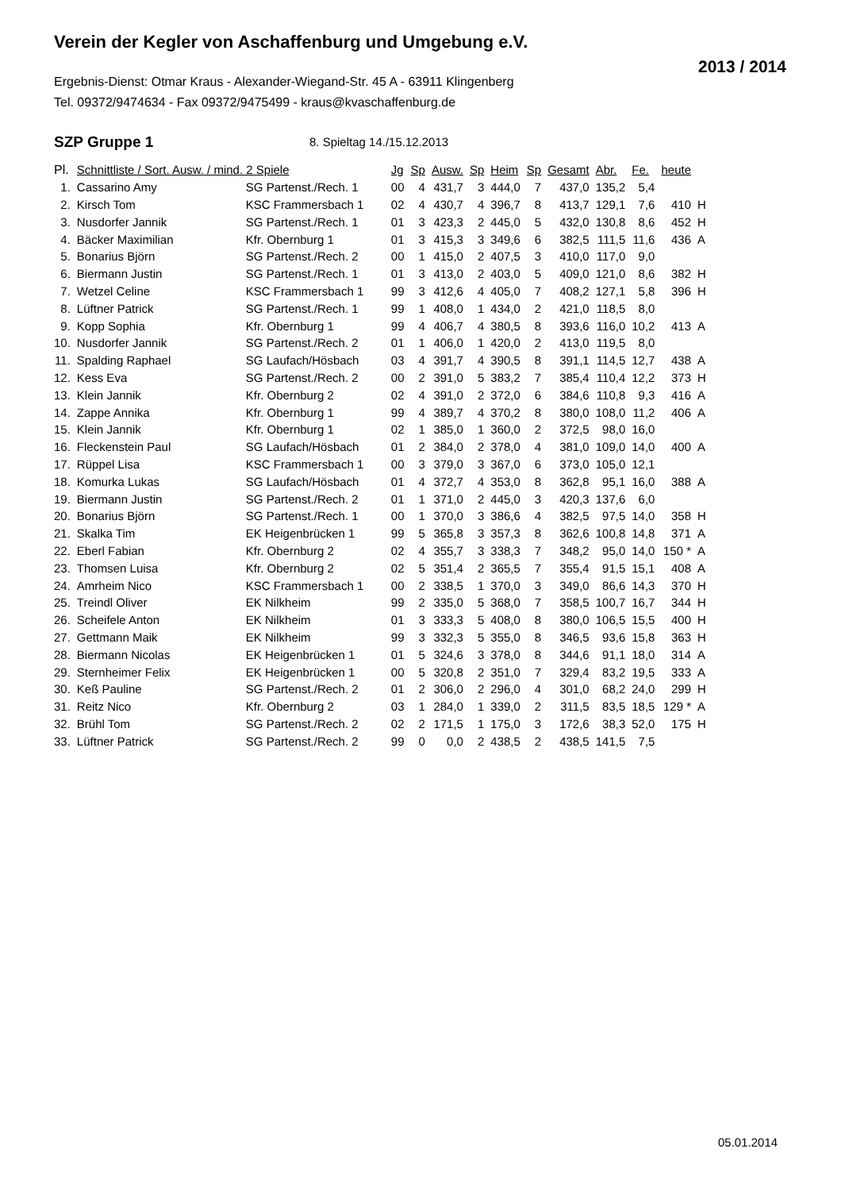Verein der Kegler von Aschaffenburg und Umgebung e.V.
2013 / 2014
Ergebnis-Dienst: Otmar Kraus - Alexander-Wiegand-Str. 45 A - 63911 Klingenberg
Tel. 09372/9474634 - Fax 09372/9475499 - kraus@kvaschaffenburg.de
SZP Gruppe 1 8. Spieltag 14./15.12.2013
| Pl. | Schnittliste / Sort. Ausw. / mind. 2 Spiele | | Jg | Sp | Ausw. | Sp | Heim | Sp | Gesamt | Abr. | Fe. | heute | |
| --- | --- | --- | --- | --- | --- | --- | --- | --- | --- | --- | --- | --- | --- |
| 1. | Cassarino Amy | SG Partenst./Rech. 1 | 00 | 4 | 431,7 | 3 | 444,0 | 7 | 437,0 | 135,2 | 5,4 | | |
| 2. | Kirsch Tom | KSC Frammersbach 1 | 02 | 4 | 430,7 | 4 | 396,7 | 8 | 413,7 | 129,1 | 7,6 | 410 | H |
| 3. | Nusdorfer Jannik | SG Partenst./Rech. 1 | 01 | 3 | 423,3 | 2 | 445,0 | 5 | 432,0 | 130,8 | 8,6 | 452 | H |
| 4. | Bäcker Maximilian | Kfr. Obernburg 1 | 01 | 3 | 415,3 | 3 | 349,6 | 6 | 382,5 | 111,5 | 11,6 | 436 | A |
| 5. | Bonarius Björn | SG Partenst./Rech. 2 | 00 | 1 | 415,0 | 2 | 407,5 | 3 | 410,0 | 117,0 | 9,0 | | |
| 6. | Biermann Justin | SG Partenst./Rech. 1 | 01 | 3 | 413,0 | 2 | 403,0 | 5 | 409,0 | 121,0 | 8,6 | 382 | H |
| 7. | Wetzel Celine | KSC Frammersbach 1 | 99 | 3 | 412,6 | 4 | 405,0 | 7 | 408,2 | 127,1 | 5,8 | 396 | H |
| 8. | Lüftner Patrick | SG Partenst./Rech. 1 | 99 | 1 | 408,0 | 1 | 434,0 | 2 | 421,0 | 118,5 | 8,0 | | |
| 9. | Kopp Sophia | Kfr. Obernburg 1 | 99 | 4 | 406,7 | 4 | 380,5 | 8 | 393,6 | 116,0 | 10,2 | 413 | A |
| 10. | Nusdorfer Jannik | SG Partenst./Rech. 2 | 01 | 1 | 406,0 | 1 | 420,0 | 2 | 413,0 | 119,5 | 8,0 | | |
| 11. | Spalding Raphael | SG Laufach/Hösbach | 03 | 4 | 391,7 | 4 | 390,5 | 8 | 391,1 | 114,5 | 12,7 | 438 | A |
| 12. | Kess Eva | SG Partenst./Rech. 2 | 00 | 2 | 391,0 | 5 | 383,2 | 7 | 385,4 | 110,4 | 12,2 | 373 | H |
| 13. | Klein Jannik | Kfr. Obernburg 2 | 02 | 4 | 391,0 | 2 | 372,0 | 6 | 384,6 | 110,8 | 9,3 | 416 | A |
| 14. | Zappe Annika | Kfr. Obernburg 1 | 99 | 4 | 389,7 | 4 | 370,2 | 8 | 380,0 | 108,0 | 11,2 | 406 | A |
| 15. | Klein Jannik | Kfr. Obernburg 1 | 02 | 1 | 385,0 | 1 | 360,0 | 2 | 372,5 | 98,0 | 16,0 | | |
| 16. | Fleckenstein Paul | SG Laufach/Hösbach | 01 | 2 | 384,0 | 2 | 378,0 | 4 | 381,0 | 109,0 | 14,0 | 400 | A |
| 17. | Rüppel Lisa | KSC Frammersbach 1 | 00 | 3 | 379,0 | 3 | 367,0 | 6 | 373,0 | 105,0 | 12,1 | | |
| 18. | Komurka Lukas | SG Laufach/Hösbach | 01 | 4 | 372,7 | 4 | 353,0 | 8 | 362,8 | 95,1 | 16,0 | 388 | A |
| 19. | Biermann Justin | SG Partenst./Rech. 2 | 01 | 1 | 371,0 | 2 | 445,0 | 3 | 420,3 | 137,6 | 6,0 | | |
| 20. | Bonarius Björn | SG Partenst./Rech. 1 | 00 | 1 | 370,0 | 3 | 386,6 | 4 | 382,5 | 97,5 | 14,0 | 358 | H |
| 21. | Skalka Tim | EK Heigenbrücken 1 | 99 | 5 | 365,8 | 3 | 357,3 | 8 | 362,6 | 100,8 | 14,8 | 371 | A |
| 22. | Eberl Fabian | Kfr. Obernburg 2 | 02 | 4 | 355,7 | 3 | 338,3 | 7 | 348,2 | 95,0 | 14,0 | 150 * | A |
| 23. | Thomsen Luisa | Kfr. Obernburg 2 | 02 | 5 | 351,4 | 2 | 365,5 | 7 | 355,4 | 91,5 | 15,1 | 408 | A |
| 24. | Amrheim Nico | KSC Frammersbach 1 | 00 | 2 | 338,5 | 1 | 370,0 | 3 | 349,0 | 86,6 | 14,3 | 370 | H |
| 25. | Treindl Oliver | EK Nilkheim | 99 | 2 | 335,0 | 5 | 368,0 | 7 | 358,5 | 100,7 | 16,7 | 344 | H |
| 26. | Scheifele Anton | EK Nilkheim | 01 | 3 | 333,3 | 5 | 408,0 | 8 | 380,0 | 106,5 | 15,5 | 400 | H |
| 27. | Gettmann Maik | EK Nilkheim | 99 | 3 | 332,3 | 5 | 355,0 | 8 | 346,5 | 93,6 | 15,8 | 363 | H |
| 28. | Biermann Nicolas | EK Heigenbrücken 1 | 01 | 5 | 324,6 | 3 | 378,0 | 8 | 344,6 | 91,1 | 18,0 | 314 | A |
| 29. | Sternheimer Felix | EK Heigenbrücken 1 | 00 | 5 | 320,8 | 2 | 351,0 | 7 | 329,4 | 83,2 | 19,5 | 333 | A |
| 30. | Keß Pauline | SG Partenst./Rech. 2 | 01 | 2 | 306,0 | 2 | 296,0 | 4 | 301,0 | 68,2 | 24,0 | 299 | H |
| 31. | Reitz Nico | Kfr. Obernburg 2 | 03 | 1 | 284,0 | 1 | 339,0 | 2 | 311,5 | 83,5 | 18,5 | 129 * | A |
| 32. | Brühl Tom | SG Partenst./Rech. 2 | 02 | 2 | 171,5 | 1 | 175,0 | 3 | 172,6 | 38,3 | 52,0 | 175 | H |
| 33. | Lüftner Patrick | SG Partenst./Rech. 2 | 99 | 0 | 0,0 | 2 | 438,5 | 2 | 438,5 | 141,5 | 7,5 | | |
05.01.2014